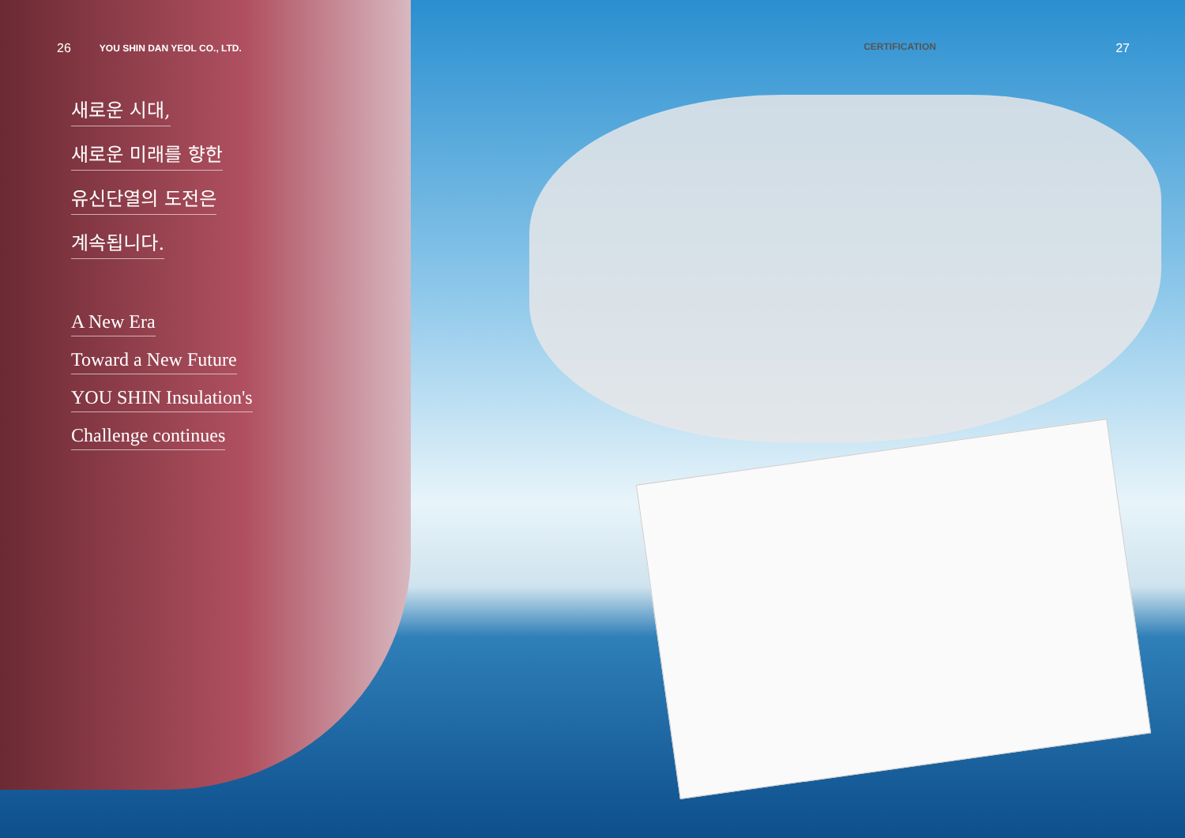26 YOU SHIN DAN YEOL CO., LTD. CERTIFICATION 27
새로운 시대,
새로운 미래를 향한
유신단열의 도전은
계속됩니다.
A New Era
Toward a New Future
YOU SHIN Insulation's
Challenge continues